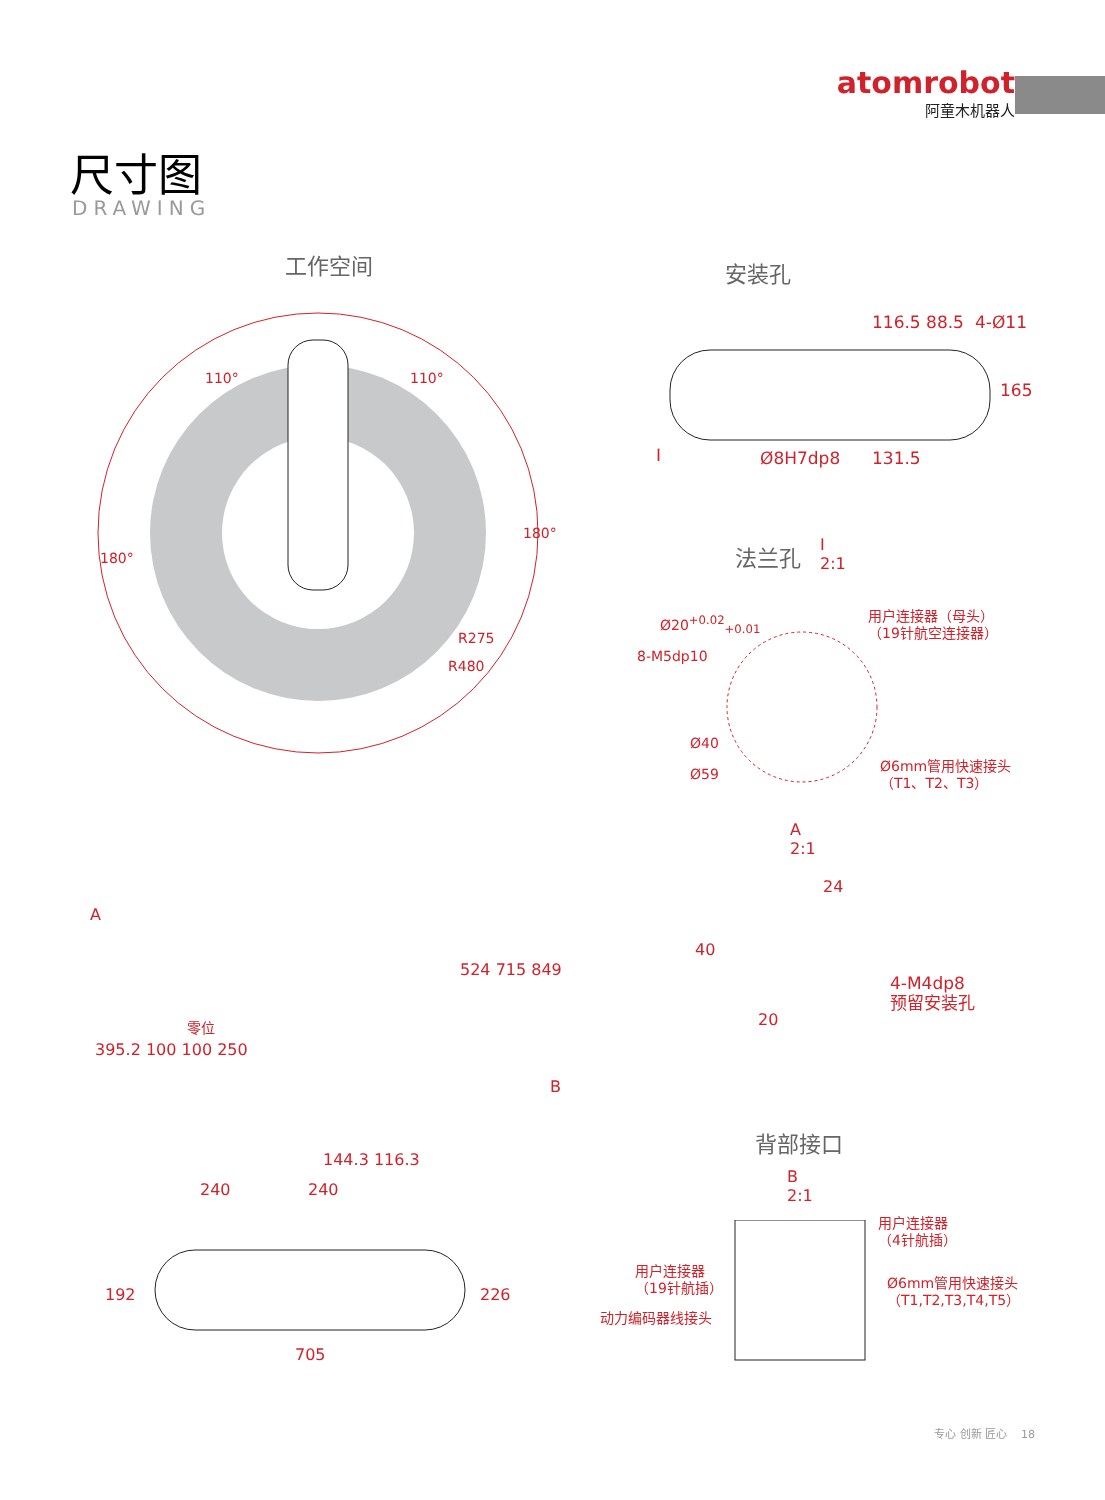atomrobot
阿童木机器人
尺寸图
DRAWING
工作空间
R275
R480
110° 110°
180°
180°
安装孔
116.5 88.5 4-Ø11
165
I Ø8H7dp8 131.5
法兰孔
I
2:1
Ø20<sup>+0.02</sup><sub>+0.01</sub>
8-M5dp10
Ø40
Ø59
用户连接器（母头）
（19针航空连接器）
Ø6mm管用快速接头
（T1、T2、T3）
A
2:1
24
40
20
4-M4dp8
预留安装孔
A
B
零位
395.2 100 100 250
524 715 849
144.3 116.3
240 240
192 226
705
背部接口
B
2:1
用户连接器
（19针航插）
动力编码器线接头
用户连接器
（4针航插）
Ø6mm管用快速接头
（T1,T2,T3,T4,T5）
专心 创新 匠心 18